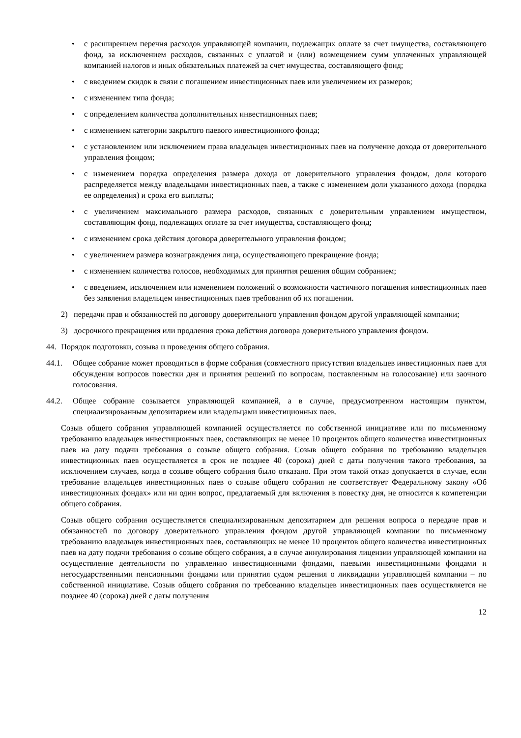• с расширением перечня расходов управляющей компании, подлежащих оплате за счет имущества, составляющего фонд, за исключением расходов, связанных с уплатой и (или) возмещением сумм уплаченных управляющей компанией налогов и иных обязательных платежей за счет имущества, составляющего фонд;
• с введением скидок в связи с погашением инвестиционных паев или увеличением их размеров;
• с изменением типа фонда;
• с определением количества дополнительных инвестиционных паев;
• с изменением категории закрытого паевого инвестиционного фонда;
• с установлением или исключением права владельцев инвестиционных паев на получение дохода от доверительного управления фондом;
• с изменением порядка определения размера дохода от доверительного управления фондом, доля которого распределяется между владельцами инвестиционных паев, а также с изменением доли указанного дохода (порядка ее определения) и срока его выплаты;
• с увеличением максимального размера расходов, связанных с доверительным управлением имуществом, составляющим фонд, подлежащих оплате за счет имущества, составляющего фонд;
• с изменением срока действия договора доверительного управления фондом;
• с увеличением размера вознаграждения лица, осуществляющего прекращение фонда;
• с изменением количества голосов, необходимых для принятия решения общим собранием;
• с введением, исключением или изменением положений о возможности частичного погашения инвестиционных паев без заявления владельцем инвестиционных паев требования об их погашении.
2) передачи прав и обязанностей по договору доверительного управления фондом другой управляющей компании;
3) досрочного прекращения или продления срока действия договора доверительного управления фондом.
44. Порядок подготовки, созыва и проведения общего собрания.
44.1. Общее собрание может проводиться в форме собрания (совместного присутствия владельцев инвестиционных паев для обсуждения вопросов повестки дня и принятия решений по вопросам, поставленным на голосование) или заочного голосования.
44.2. Общее собрание созывается управляющей компанией, а в случае, предусмотренном настоящим пунктом, специализированным депозитарием или владельцами инвестиционных паев.
Созыв общего собрания управляющей компанией осуществляется по собственной инициативе или по письменному требованию владельцев инвестиционных паев, составляющих не менее 10 процентов общего количества инвестиционных паев на дату подачи требования о созыве общего собрания. Созыв общего собрания по требованию владельцев инвестиционных паев осуществляется в срок не позднее 40 (сорока) дней с даты получения такого требования, за исключением случаев, когда в созыве общего собрания было отказано. При этом такой отказ допускается в случае, если требование владельцев инвестиционных паев о созыве общего собрания не соответствует Федеральному закону «Об инвестиционных фондах» или ни один вопрос, предлагаемый для включения в повестку дня, не относится к компетенции общего собрания.
Созыв общего собрания осуществляется специализированным депозитарием для решения вопроса о передаче прав и обязанностей по договору доверительного управления фондом другой управляющей компании по письменному требованию владельцев инвестиционных паев, составляющих не менее 10 процентов общего количества инвестиционных паев на дату подачи требования о созыве общего собрания, а в случае аннулирования лицензии управляющей компании на осуществление деятельности по управлению инвестиционными фондами, паевыми инвестиционными фондами и негосударственными пенсионными фондами или принятия судом решения о ликвидации управляющей компании – по собственной инициативе. Созыв общего собрания по требованию владельцев инвестиционных паев осуществляется не позднее 40 (сорока) дней с даты получения
12